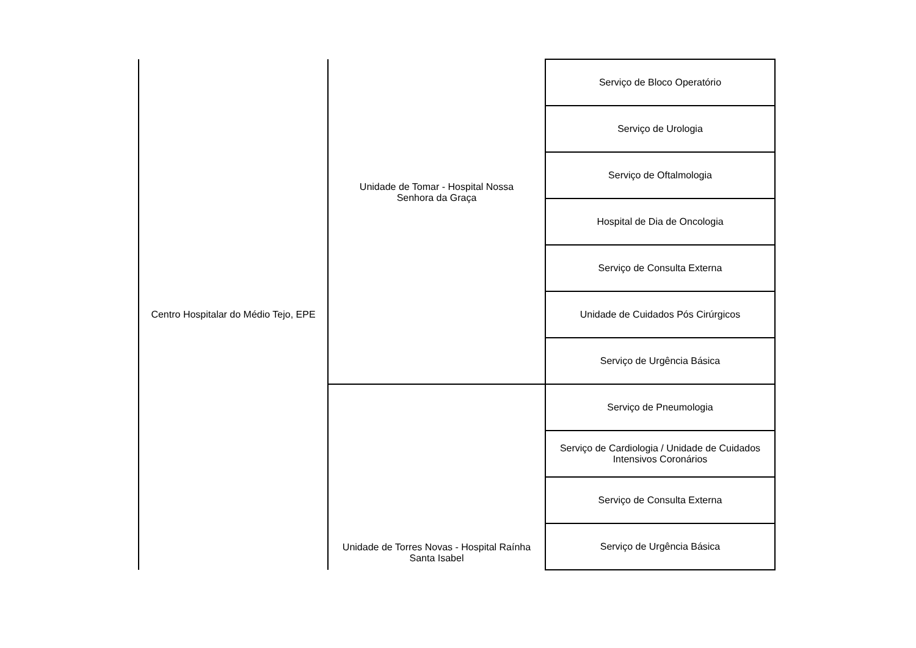| Centro Hospitalar do Médio Tejo, EPE | Unidade de Tomar - Hospital Nossa Senhora da Graça | Serviço de Bloco Operatório |
| | | Serviço de Urologia |
| | | Serviço de Oftalmologia |
| | | Hospital de Dia de Oncologia |
| | | Serviço de Consulta Externa |
| | | Unidade de Cuidados Pós Cirúrgicos |
| | | Serviço de Urgência Básica |
| | Unidade de Torres Novas - Hospital Raínha Santa Isabel | Serviço de Pneumologia |
| | | Serviço de Cardiologia / Unidade de Cuidados Intensivos Coronários |
| | | Serviço de Consulta Externa |
| | | Serviço de Urgência Básica |